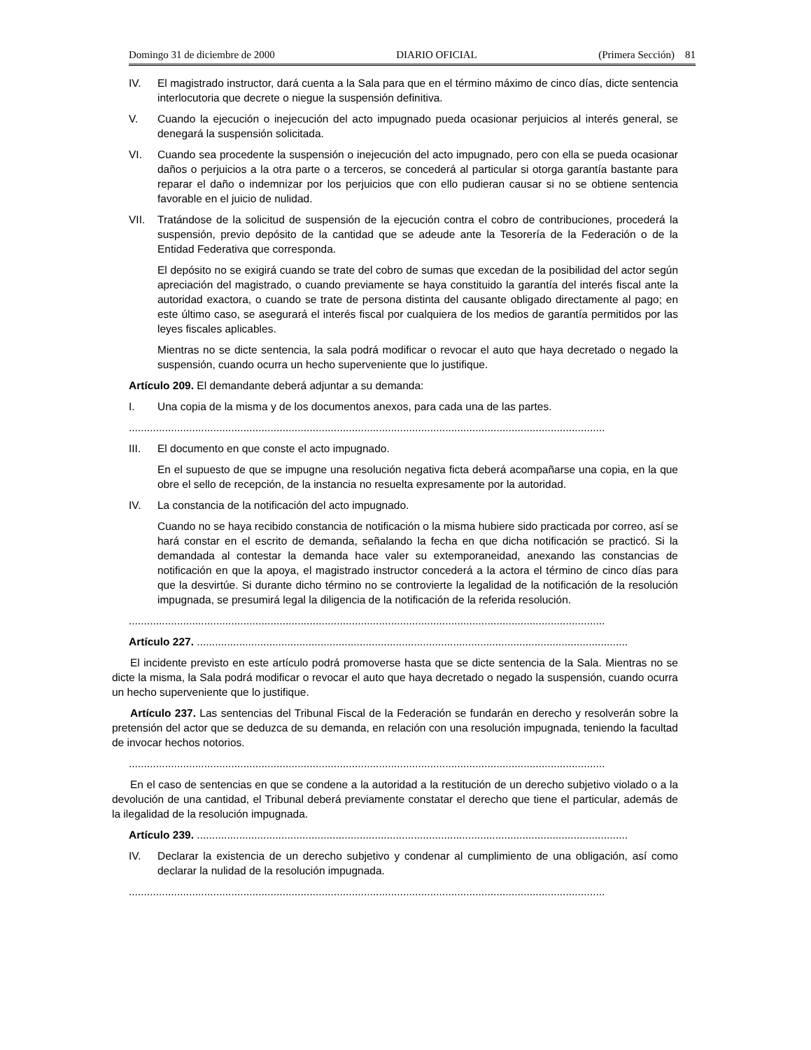Domingo 31 de diciembre de 2000 DIARIO OFICIAL (Primera Sección) 81
IV. El magistrado instructor, dará cuenta a la Sala para que en el término máximo de cinco días, dicte sentencia interlocutoria que decrete o niegue la suspensión definitiva.
V. Cuando la ejecución o inejecución del acto impugnado pueda ocasionar perjuicios al interés general, se denegará la suspensión solicitada.
VI. Cuando sea procedente la suspensión o inejecución del acto impugnado, pero con ella se pueda ocasionar daños o perjuicios a la otra parte o a terceros, se concederá al particular si otorga garantía bastante para reparar el daño o indemnizar por los perjuicios que con ello pudieran causar si no se obtiene sentencia favorable en el juicio de nulidad.
VII. Tratándose de la solicitud de suspensión de la ejecución contra el cobro de contribuciones, procederá la suspensión, previo depósito de la cantidad que se adeude ante la Tesorería de la Federación o de la Entidad Federativa que corresponda.
El depósito no se exigirá cuando se trate del cobro de sumas que excedan de la posibilidad del actor según apreciación del magistrado, o cuando previamente se haya constituido la garantía del interés fiscal ante la autoridad exactora, o cuando se trate de persona distinta del causante obligado directamente al pago; en este último caso, se asegurará el interés fiscal por cualquiera de los medios de garantía permitidos por las leyes fiscales aplicables.
Mientras no se dicte sentencia, la sala podrá modificar o revocar el auto que haya decretado o negado la suspensión, cuando ocurra un hecho superveniente que lo justifique.
Artículo 209. El demandante deberá adjuntar a su demanda:
I. Una copia de la misma y de los documentos anexos, para cada una de las partes.
..............................................................................................................................................................
III. El documento en que conste el acto impugnado.
En el supuesto de que se impugne una resolución negativa ficta deberá acompañarse una copia, en la que obre el sello de recepción, de la instancia no resuelta expresamente por la autoridad.
IV. La constancia de la notificación del acto impugnado.
Cuando no se haya recibido constancia de notificación o la misma hubiere sido practicada por correo, así se hará constar en el escrito de demanda, señalando la fecha en que dicha notificación se practicó. Si la demandada al contestar la demanda hace valer su extemporaneidad, anexando las constancias de notificación en que la apoya, el magistrado instructor concederá a la actora el término de cinco días para que la desvirtúe. Si durante dicho término no se controvierte la legalidad de la notificación de la resolución impugnada, se presumirá legal la diligencia de la notificación de la referida resolución.
..............................................................................................................................................................
Artículo 227. ...............................................................................................................................................
El incidente previsto en este artículo podrá promoverse hasta que se dicte sentencia de la Sala. Mientras no se dicte la misma, la Sala podrá modificar o revocar el auto que haya decretado o negado la suspensión, cuando ocurra un hecho superveniente que lo justifique.
Artículo 237. Las sentencias del Tribunal Fiscal de la Federación se fundarán en derecho y resolverán sobre la pretensión del actor que se deduzca de su demanda, en relación con una resolución impugnada, teniendo la facultad de invocar hechos notorios.
..............................................................................................................................................................
En el caso de sentencias en que se condene a la autoridad a la restitución de un derecho subjetivo violado o a la devolución de una cantidad, el Tribunal deberá previamente constatar el derecho que tiene el particular, además de la ilegalidad de la resolución impugnada.
Artículo 239. ...............................................................................................................................................
IV. Declarar la existencia de un derecho subjetivo y condenar al cumplimiento de una obligación, así como declarar la nulidad de la resolución impugnada.
..............................................................................................................................................................